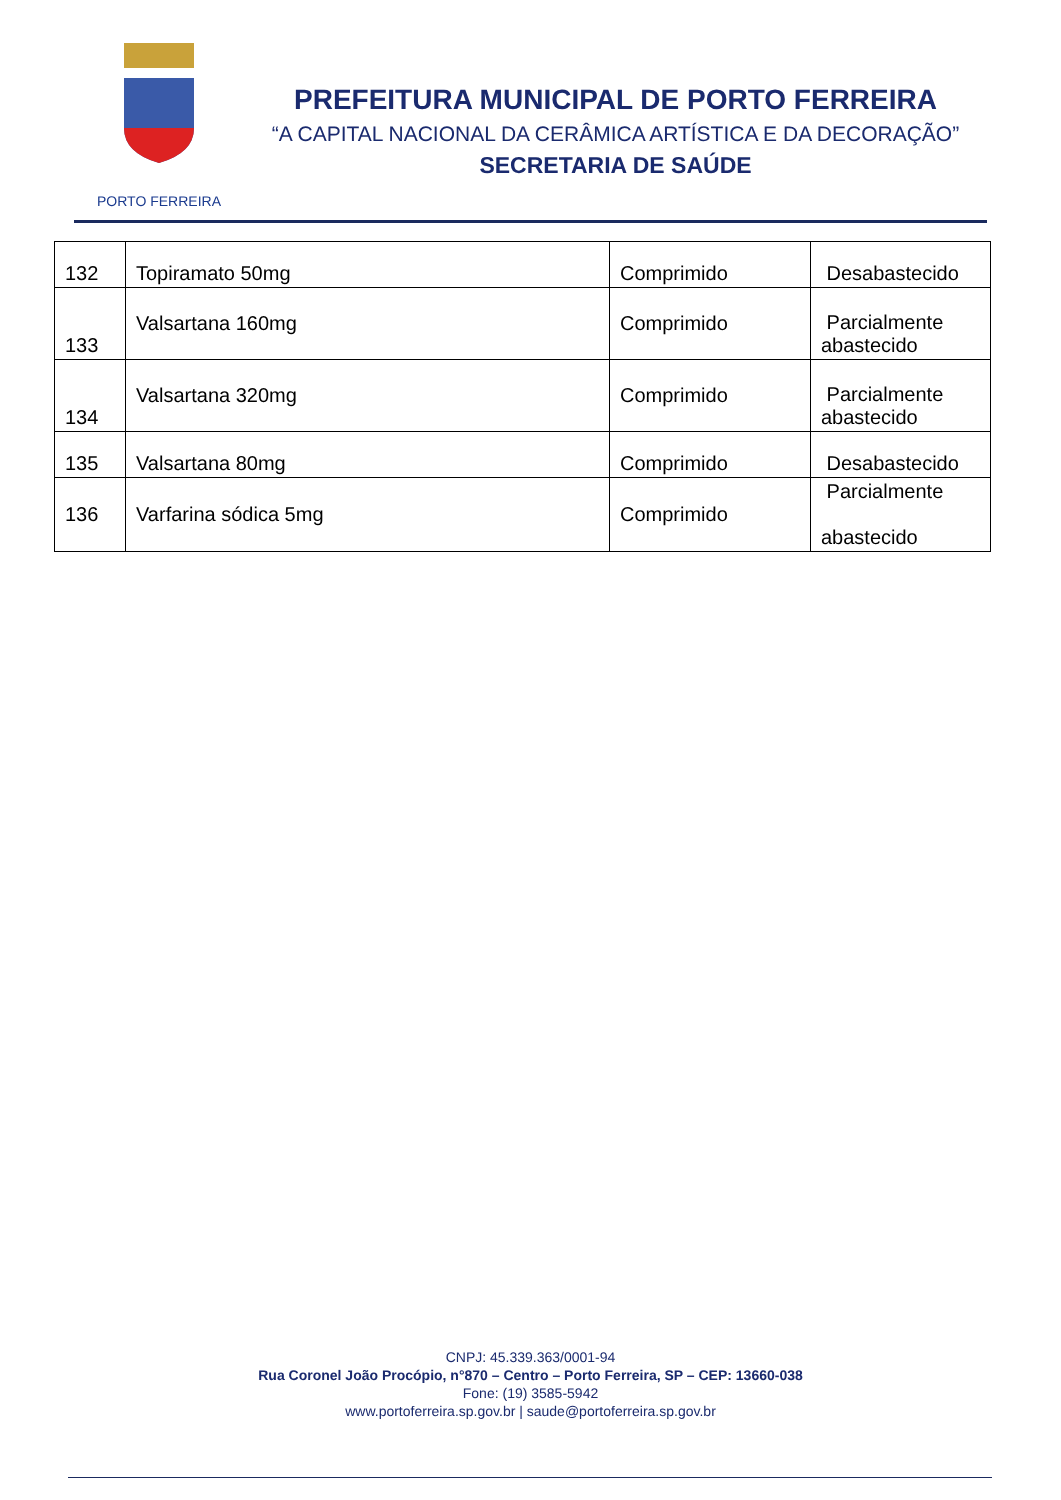PORTO FERREIRA
PREFEITURA MUNICIPAL DE PORTO FERREIRA
“A CAPITAL NACIONAL DA CERÂMICA ARTÍSTICA E DA DECORAÇÃO”
SECRETARIA DE SAÚDE
| 132 | Topiramato 50mg | Comprimido | Desabastecido |
| 133 | Valsartana 160mg | Comprimido | Parcialmente abastecido |
| 134 | Valsartana 320mg | Comprimido | Parcialmente abastecido |
| 135 | Valsartana 80mg | Comprimido | Desabastecido |
| 136 | Varfarina sódica 5mg | Comprimido | Parcialmente abastecido |
CNPJ: 45.339.363/0001-94
Rua Coronel João Procópio, n°870 – Centro – Porto Ferreira, SP – CEP: 13660-038
Fone: (19) 3585-5942
www.portoferreira.sp.gov.br | saude@portoferreira.sp.gov.br